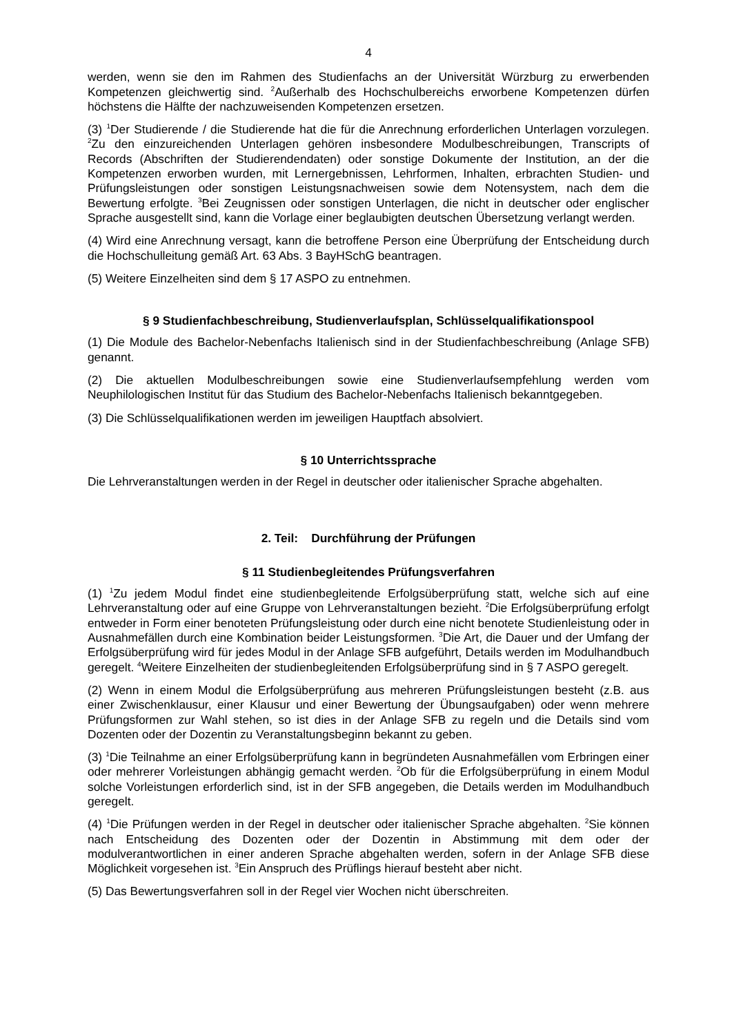4
werden, wenn sie den im Rahmen des Studienfachs an der Universität Würzburg zu erwerbenden Kompetenzen gleichwertig sind. <sup>2</sup>Außerhalb des Hochschulbereichs erworbene Kompetenzen dürfen höchstens die Hälfte der nachzuweisenden Kompetenzen ersetzen.
(3) <sup>1</sup>Der Studierende / die Studierende hat die für die Anrechnung erforderlichen Unterlagen vorzulegen. <sup>2</sup>Zu den einzureichenden Unterlagen gehören insbesondere Modulbeschreibungen, Transcripts of Records (Abschriften der Studierendendaten) oder sonstige Dokumente der Institution, an der die Kompetenzen erworben wurden, mit Lernergebnissen, Lehrformen, Inhalten, erbrachten Studien- und Prüfungsleistungen oder sonstigen Leistungsnachweisen sowie dem Notensystem, nach dem die Bewertung erfolgte. <sup>3</sup>Bei Zeugnissen oder sonstigen Unterlagen, die nicht in deutscher oder englischer Sprache ausgestellt sind, kann die Vorlage einer beglaubigten deutschen Übersetzung verlangt werden.
(4) Wird eine Anrechnung versagt, kann die betroffene Person eine Überprüfung der Entscheidung durch die Hochschulleitung gemäß Art. 63 Abs. 3 BayHSchG beantragen.
(5) Weitere Einzelheiten sind dem § 17 ASPO zu entnehmen.
§ 9 Studienfachbeschreibung, Studienverlaufsplan, Schlüsselqualifikationspool
(1) Die Module des Bachelor-Nebenfachs Italienisch sind in der Studienfachbeschreibung (Anlage SFB) genannt.
(2) Die aktuellen Modulbeschreibungen sowie eine Studienverlaufsempfehlung werden vom Neuphilologischen Institut für das Studium des Bachelor-Nebenfachs Italienisch bekanntgegeben.
(3) Die Schlüsselqualifikationen werden im jeweiligen Hauptfach absolviert.
§ 10 Unterrichtssprache
Die Lehrveranstaltungen werden in der Regel in deutscher oder italienischer Sprache abgehalten.
2. Teil: Durchführung der Prüfungen
§ 11 Studienbegleitendes Prüfungsverfahren
(1) <sup>1</sup>Zu jedem Modul findet eine studienbegleitende Erfolgsüberprüfung statt, welche sich auf eine Lehrveranstaltung oder auf eine Gruppe von Lehrveranstaltungen bezieht. <sup>2</sup>Die Erfolgsüberprüfung erfolgt entweder in Form einer benoteten Prüfungsleistung oder durch eine nicht benotete Studienleistung oder in Ausnahmefällen durch eine Kombination beider Leistungsformen. <sup>3</sup>Die Art, die Dauer und der Umfang der Erfolgsüberprüfung wird für jedes Modul in der Anlage SFB aufgeführt, Details werden im Modulhandbuch geregelt. <sup>4</sup>Weitere Einzelheiten der studienbegleitenden Erfolgsüberprüfung sind in § 7 ASPO geregelt.
(2) Wenn in einem Modul die Erfolgsüberprüfung aus mehreren Prüfungsleistungen besteht (z.B. aus einer Zwischenklausur, einer Klausur und einer Bewertung der Übungsaufgaben) oder wenn mehrere Prüfungsformen zur Wahl stehen, so ist dies in der Anlage SFB zu regeln und die Details sind vom Dozenten oder der Dozentin zu Veranstaltungsbeginn bekannt zu geben.
(3) <sup>1</sup>Die Teilnahme an einer Erfolgsüberprüfung kann in begründeten Ausnahmefällen vom Erbringen einer oder mehrerer Vorleistungen abhängig gemacht werden. <sup>2</sup>Ob für die Erfolgsüberprüfung in einem Modul solche Vorleistungen erforderlich sind, ist in der SFB angegeben, die Details werden im Modulhandbuch geregelt.
(4) <sup>1</sup>Die Prüfungen werden in der Regel in deutscher oder italienischer Sprache abgehalten. <sup>2</sup>Sie können nach Entscheidung des Dozenten oder der Dozentin in Abstimmung mit dem oder der modulverantwortlichen in einer anderen Sprache abgehalten werden, sofern in der Anlage SFB diese Möglichkeit vorgesehen ist. <sup>3</sup>Ein Anspruch des Prüflings hierauf besteht aber nicht.
(5) Das Bewertungsverfahren soll in der Regel vier Wochen nicht überschreiten.